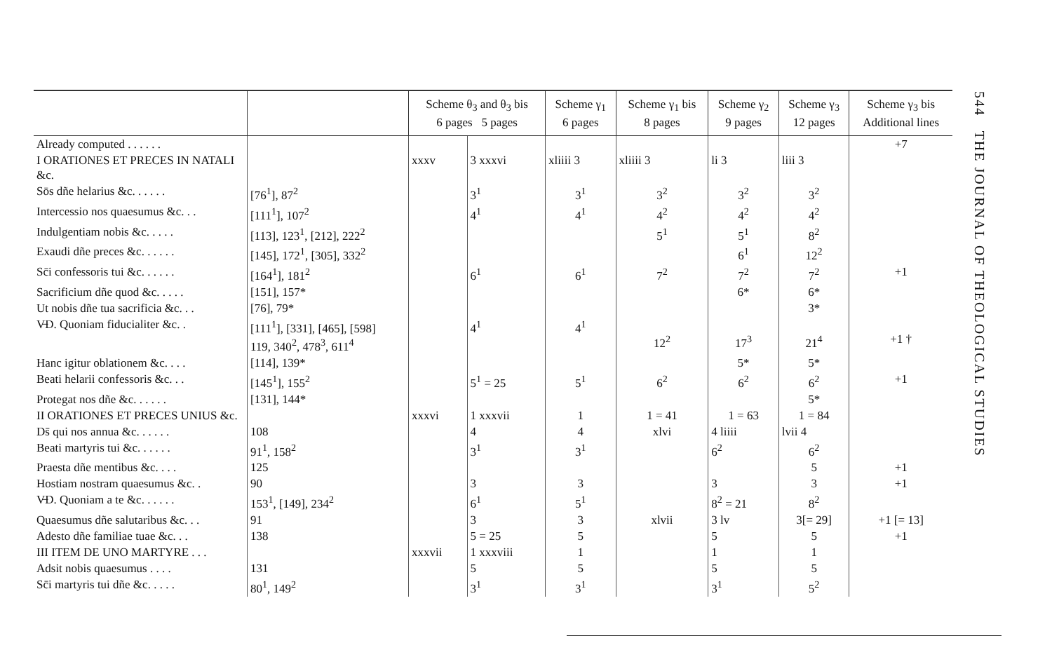544 THE JOURNAL OF THEOLOGICAL STUDIES
| | | Scheme θ<sub>3</sub> and θ<sub>3</sub> bis 6 pages 5 pages | | Scheme γ<sub>1</sub> 6 pages | Scheme γ<sub>1</sub> bis 8 pages | Scheme γ<sub>2</sub> 9 pages | Scheme γ<sub>3</sub> 12 pages | Scheme γ<sub>3</sub> bis Additional lines |
| --- | --- | --- | --- | --- | --- | --- | --- | --- |
| Already computed . . . . . . | | | | | | | | +7 |
| I ORATIONES ET PRECES IN NATALI &c. | | xxxv | 3 xxxvi | xliiii 3 | xliiii 3 | li 3 | liii 3 | |
| Sōs dñe helarius &c. . . . . . | [76<sup>1</sup>], 87<sup>2</sup> | | 3<sup>1</sup> | 3<sup>1</sup> | 3<sup>2</sup> | 3<sup>2</sup> | 3<sup>2</sup> | |
| Intercessio nos quaesumus &c. . . | [111<sup>1</sup>], 107<sup>2</sup> | | 4<sup>1</sup> | 4<sup>1</sup> | 4<sup>2</sup> | 4<sup>2</sup> | 4<sup>2</sup> | |
| Indulgentiam nobis &c. . . . . | [113], 123<sup>1</sup>, [212], 222<sup>2</sup> | | | | 5<sup>1</sup> | 5<sup>1</sup> | 8<sup>2</sup> | |
| Exaudi dñe preces &c. . . . . . | [145], 172<sup>1</sup>, [305], 332<sup>2</sup> | | | | | 6<sup>1</sup> | 12<sup>2</sup> | |
| Sc̄i confessoris tui &c. . . . . . | [164<sup>1</sup>], 181<sup>2</sup> | | 6<sup>1</sup> | 6<sup>1</sup> | 7<sup>2</sup> | 7<sup>2</sup> | 7<sup>2</sup> | +1 |
| Sacrificium dñe quod &c. . . . . | [151], 157* | | | | | 6* | 6* | |
| Ut nobis dñe tua sacrificia &c. . . | [76], 79* | | | | | | 3* | |
| V̶D. Quoniam fiducialiter &c. . | [111<sup>1</sup>], [331], [465], [598] 119, 340<sup>2</sup>, 478<sup>3</sup>, 611<sup>4</sup> | | 4<sup>1</sup> | 4<sup>1</sup> | 12<sup>2</sup> | 17<sup>3</sup> | 21<sup>4</sup> | +1 † |
| Hanc igitur oblationem &c. . . . | [114], 139* | | | | | 5* | 5* | |
| Beati helarii confessoris &c. . . | [145<sup>1</sup>], 155<sup>2</sup> | | 5<sup>1</sup> = 25 | 5<sup>1</sup> | 6<sup>2</sup> | 6<sup>2</sup> | 6<sup>2</sup> | +1 |
| Protegat nos dñe &c. . . . . . | [131], 144* | | | | | | 5* | |
| II ORATIONES ET PRECES UNIUS &c. | | xxxvi | 1 xxxvii | 1 | 1 = 41 | 1 = 63 | 1 = 84 | |
| Ds̄ qui nos annua &c. . . . . . | 108 | | 4 | 4 | xlvi | 4 liiii | lvii 4 | |
| Beati martyris tui &c. . . . . . | 91<sup>1</sup>, 158<sup>2</sup> | | 3<sup>1</sup> | 3<sup>1</sup> | | 6<sup>2</sup> | 6<sup>2</sup> | |
| Praesta dñe mentibus &c. . . . | 125 | | | | | | 5 | +1 |
| Hostiam nostram quaesumus &c. . | 90 | | 3 | 3 | | 3 | 3 | +1 |
| V̶D. Quoniam a te &c. . . . . . | 153<sup>1</sup>, [149], 234<sup>2</sup> | | 6<sup>1</sup> | 5<sup>1</sup> | | 8<sup>2</sup> = 21 | 8<sup>2</sup> | |
| Quaesumus dñe salutaribus &c. . . | 91 | | 3 | 3 | xlvii | 3 lv | 3[= 29] | +1 [= 13] |
| Adesto dñe familiae tuae &c. . . | 138 | | 5 = 25 | 5 | | 5 | 5 | +1 |
| III ITEM DE UNO MARTYRE . . . | | xxxvii | 1 xxxviii | 1 | | 1 | 1 | |
| Adsit nobis quaesumus . . . . | 131 | | 5 | 5 | | 5 | 5 | |
| Sc̄i martyris tui dñe &c. . . . . | 80<sup>1</sup>, 149<sup>2</sup> | | 3<sup>1</sup> | 3<sup>1</sup> | | 3<sup>1</sup> | 5<sup>2</sup> | |